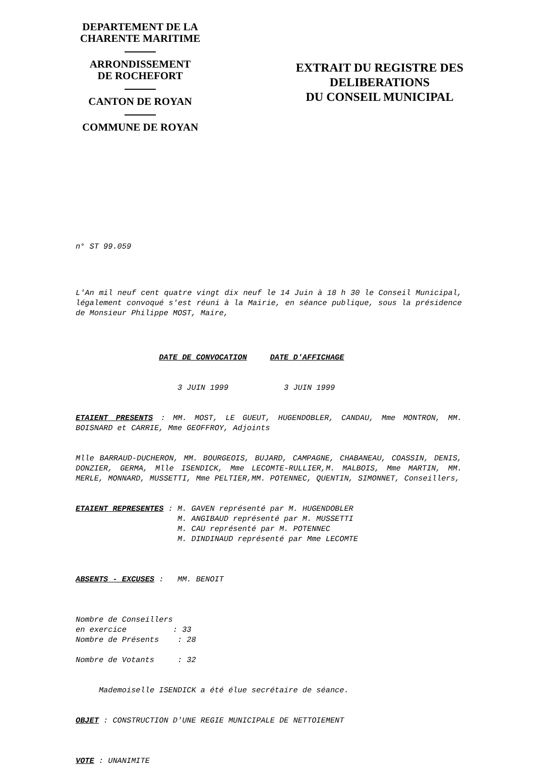DEPARTEMENT DE LA
CHARENTE MARITIME
ARRONDISSEMENT
DE ROCHEFORT
CANTON DE ROYAN
COMMUNE DE ROYAN
EXTRAIT DU REGISTRE DES
DELIBERATIONS
DU CONSEIL MUNICIPAL
n° ST 99.059
L'An mil neuf cent quatre vingt dix neuf le 14 Juin à 18 h 30 le Conseil Municipal, légalement convoqué s'est réuni à la Mairie, en séance publique, sous la présidence de Monsieur Philippe MOST, Maire,
DATE DE CONVOCATION DATE D'AFFICHAGE
3 JUIN 1999 3 JUIN 1999
ETAIENT PRESENTS : MM. MOST, LE GUEUT, HUGENDOBLER, CANDAU, Mme MONTRON, MM. BOISNARD et CARRIE, Mme GEOFFROY, Adjoints
Mlle BARRAUD-DUCHERON, MM. BOURGEOIS, BUJARD, CAMPAGNE, CHABANEAU, COASSIN, DENIS, DONZIER, GERMA, Mlle ISENDICK, Mme LECOMTE-RULLIER,M. MALBOIS, Mme MARTIN, MM. MERLE, MONNARD, MUSSETTI, Mme PELTIER,MM. POTENNEC, QUENTIN, SIMONNET, Conseillers,
ETAIENT REPRESENTES : M. GAVEN représenté par M. HUGENDOBLER M. ANGIBAUD représenté par M. MUSSETTI M. CAU représenté par M. POTENNEC M. DINDINAUD représenté par Mme LECOMTE
ABSENTS - EXCUSES : MM. BENOIT
Nombre de Conseillers en exercice : 33 Nombre de Présents : 28 Nombre de Votants : 32
Mademoiselle ISENDICK a été élue secrétaire de séance.
OBJET : CONSTRUCTION D'UNE REGIE MUNICIPALE DE NETTOIEMENT
VOTE : UNANIMITE